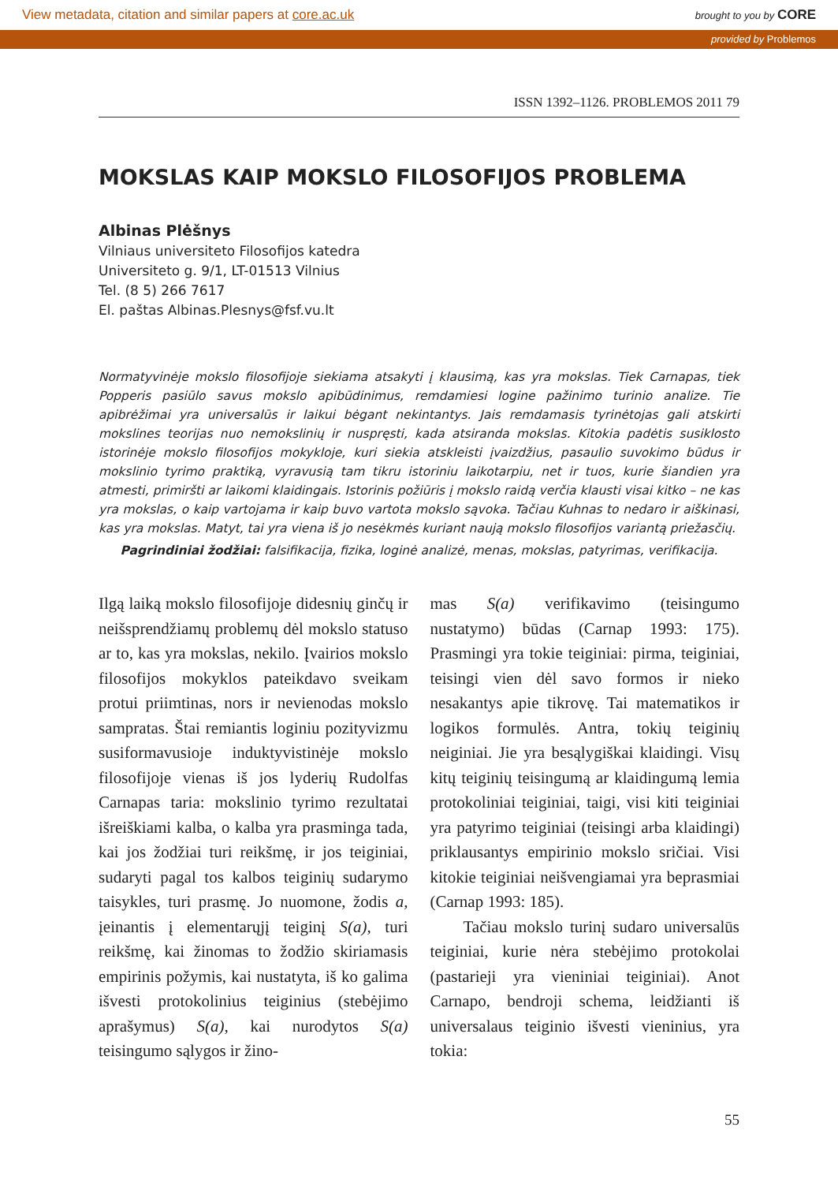View metadata, citation and similar papers at core.ac.uk brought to you by CORE
provided by Problemos
ISSN 1392–1126. PROBLEMOS 2011 79
MOKSLAS KAIP MOKSLO FILOSOFIJOS PROBLEMA
Albinas Plėšnys
Vilniaus universiteto Filosofijos katedra
Universiteto g. 9/1, LT-01513 Vilnius
Tel. (8 5) 266 7617
El. paštas Albinas.Plesnys@fsf.vu.lt
Normatyvinėje mokslo filosofijoje siekiama atsakyti į klausimą, kas yra mokslas. Tiek Carnapas, tiek Popperis pasiūlo savus mokslo apibūdinimus, remdamiesi logine pažinimo turinio analize. Tie apibrėžimai yra universalūs ir laikui bėgant nekintantys. Jais remdamasis tyrinėtojas gali atskirti mokslines teorijas nuo nemokslinių ir nuspręsti, kada atsiranda mokslas. Kitokia padėtis susiklosto istorinėje mokslo filosofijos mokykloje, kuri siekia atskleisti įvaizdžius, pasaulio suvokimo būdus ir mokslinio tyrimo praktiką, vyravusią tam tikru istoriniu laikotarpiu, net ir tuos, kurie šiandien yra atmesti, primiršti ar laikomi klaidingais. Istorinis požiūris į mokslo raidą verčia klausti visai kitko – ne kas yra mokslas, o kaip vartojama ir kaip buvo vartota mokslo sąvoka. Tačiau Kuhnas to nedaro ir aiškinasi, kas yra mokslas. Matyt, tai yra viena iš jo nesėkmės kuriant naują mokslo filosofijos variantą priežasčių.
Pagrindiniai žodžiai: falsifikacija, fizika, loginė analizė, menas, mokslas, patyrimas, verifikacija.
Ilgą laiką mokslo filosofijoje didesnių ginčų ir neišsprendžiamų problemų dėl mokslo statuso ar to, kas yra mokslas, nekilo. Įvairios mokslo filosofijos mokyklos pateikdavo sveikam protui priimtinas, nors ir nevienodas mokslo sampratas. Štai remiantis loginiu pozityvizmu susiformavusioje induktyvistinėje mokslo filosofijoje vienas iš jos lyderių Rudolfas Carnapas taria: mokslinio tyrimo rezultatai išreiškiami kalba, o kalba yra prasminga tada, kai jos žodžiai turi reikšmę, ir jos teiginiai, sudaryti pagal tos kalbos teiginių sudarymo taisykles, turi prasmę. Jo nuomone, žodis a, įeinantis į elementarųjį teiginį S(a), turi reikšmę, kai žinomas to žodžio skiriamasis empirinis požymis, kai nustatyta, iš ko galima išvesti protokolinius teiginius (stebėjimo aprašymus) S(a), kai nurodytos S(a) teisingumo sąlygos ir žino-
mas S(a) verifikavimo (teisingumo nustatymo) būdas (Carnap 1993: 175). Prasmingi yra tokie teiginiai: pirma, teiginiai, teisingi vien dėl savo formos ir nieko nesakantys apie tikrovę. Tai matematikos ir logikos formulės. Antra, tokių teiginių neiginiai. Jie yra besąlygiškai klaidingi. Visų kitų teiginių teisingumą ar klaidingumą lemia protokoliniai teiginiai, taigi, visi kiti teiginiai yra patyrimo teiginiai (teisingi arba klaidingi) priklausantys empirinio mokslo sričiai. Visi kitokie teiginiai neišvengiamai yra beprasmiai (Carnap 1993: 185).
Tačiau mokslo turinį sudaro universalūs teiginiai, kurie nėra stebėjimo protokolai (pastarieji yra vieniniai teiginiai). Anot Carnapo, bendroji schema, leidžianti iš universalaus teiginio išvesti vieninius, yra tokia:
55